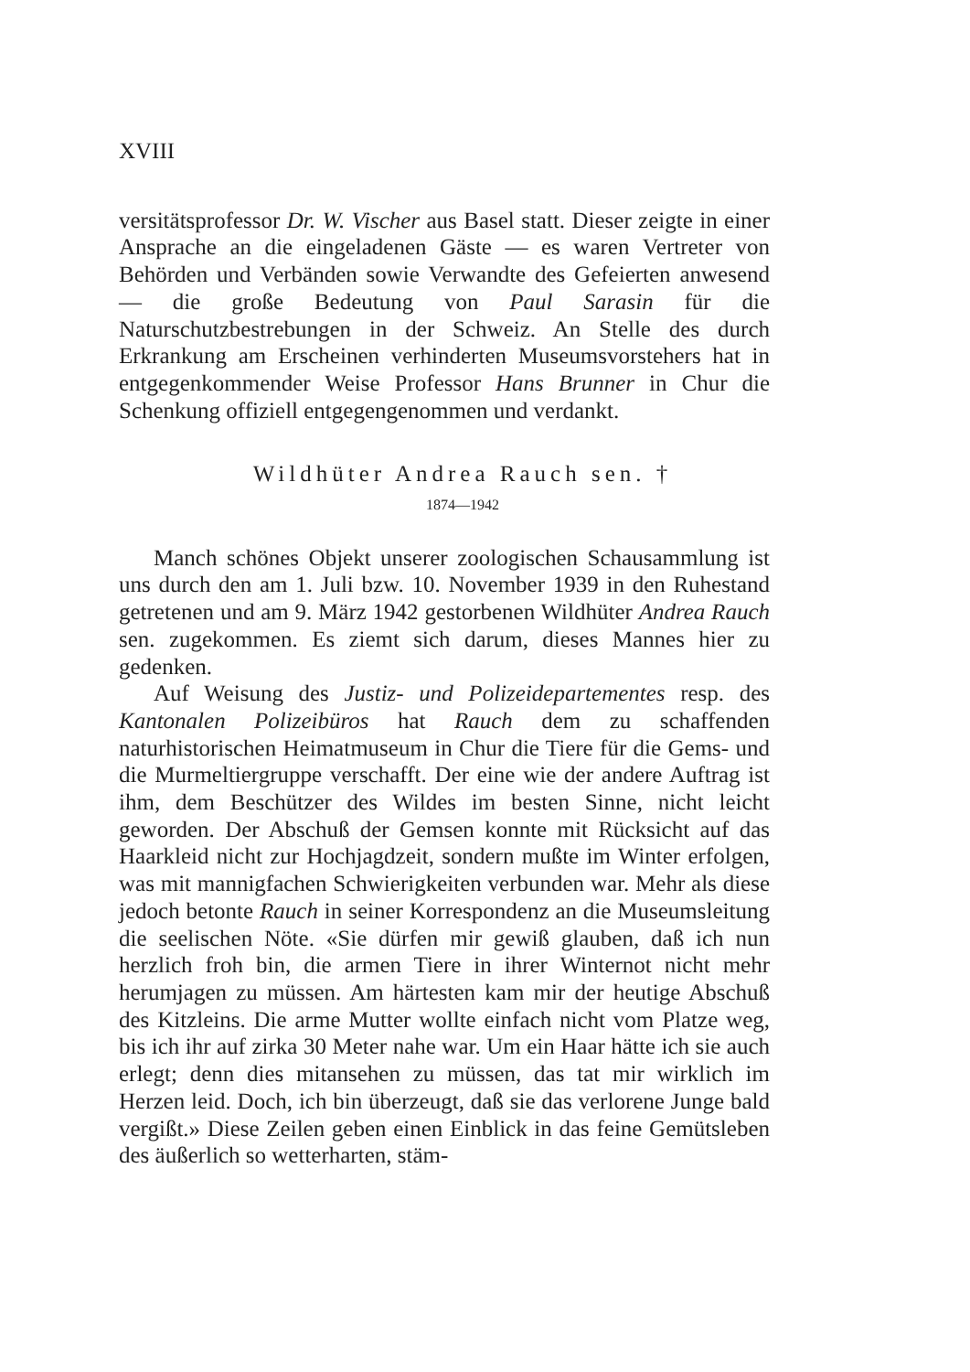XVIII
versitätsprofessor Dr. W. Vischer aus Basel statt. Dieser zeigte in einer Ansprache an die eingeladenen Gäste — es waren Vertreter von Behörden und Verbänden sowie Verwandte des Gefeierten anwesend — die große Bedeutung von Paul Sarasin für die Naturschutzbestrebungen in der Schweiz. An Stelle des durch Erkrankung am Erscheinen verhinderten Museumsvorstehers hat in entgegenkommender Weise Professor Hans Brunner in Chur die Schenkung offiziell entgegengenommen und verdankt.
Wildhüter Andrea Rauch sen. †
1874—1942
Manch schönes Objekt unserer zoologischen Schausammlung ist uns durch den am 1. Juli bzw. 10. November 1939 in den Ruhestand getretenen und am 9. März 1942 gestorbenen Wildhüter Andrea Rauch sen. zugekommen. Es ziemt sich darum, dieses Mannes hier zu gedenken.
Auf Weisung des Justiz- und Polizeidepartementes resp. des Kantonalen Polizeibüros hat Rauch dem zu schaffenden naturhistorischen Heimatmuseum in Chur die Tiere für die Gems- und die Murmeltiergruppe verschafft. Der eine wie der andere Auftrag ist ihm, dem Beschützer des Wildes im besten Sinne, nicht leicht geworden. Der Abschuß der Gemsen konnte mit Rücksicht auf das Haarkleid nicht zur Hochjagdzeit, sondern mußte im Winter erfolgen, was mit mannigfachen Schwierigkeiten verbunden war. Mehr als diese jedoch betonte Rauch in seiner Korrespondenz an die Museumsleitung die seelischen Nöte. «Sie dürfen mir gewiß glauben, daß ich nun herzlich froh bin, die armen Tiere in ihrer Winternot nicht mehr herumjagen zu müssen. Am härtesten kam mir der heutige Abschuß des Kitzleins. Die arme Mutter wollte einfach nicht vom Platze weg, bis ich ihr auf zirka 30 Meter nahe war. Um ein Haar hätte ich sie auch erlegt; denn dies mitansehen zu müssen, das tat mir wirklich im Herzen leid. Doch, ich bin überzeugt, daß sie das verlorene Junge bald vergißt.» Diese Zeilen geben einen Einblick in das feine Gemütsleben des äußerlich so wetterharten, stäm-